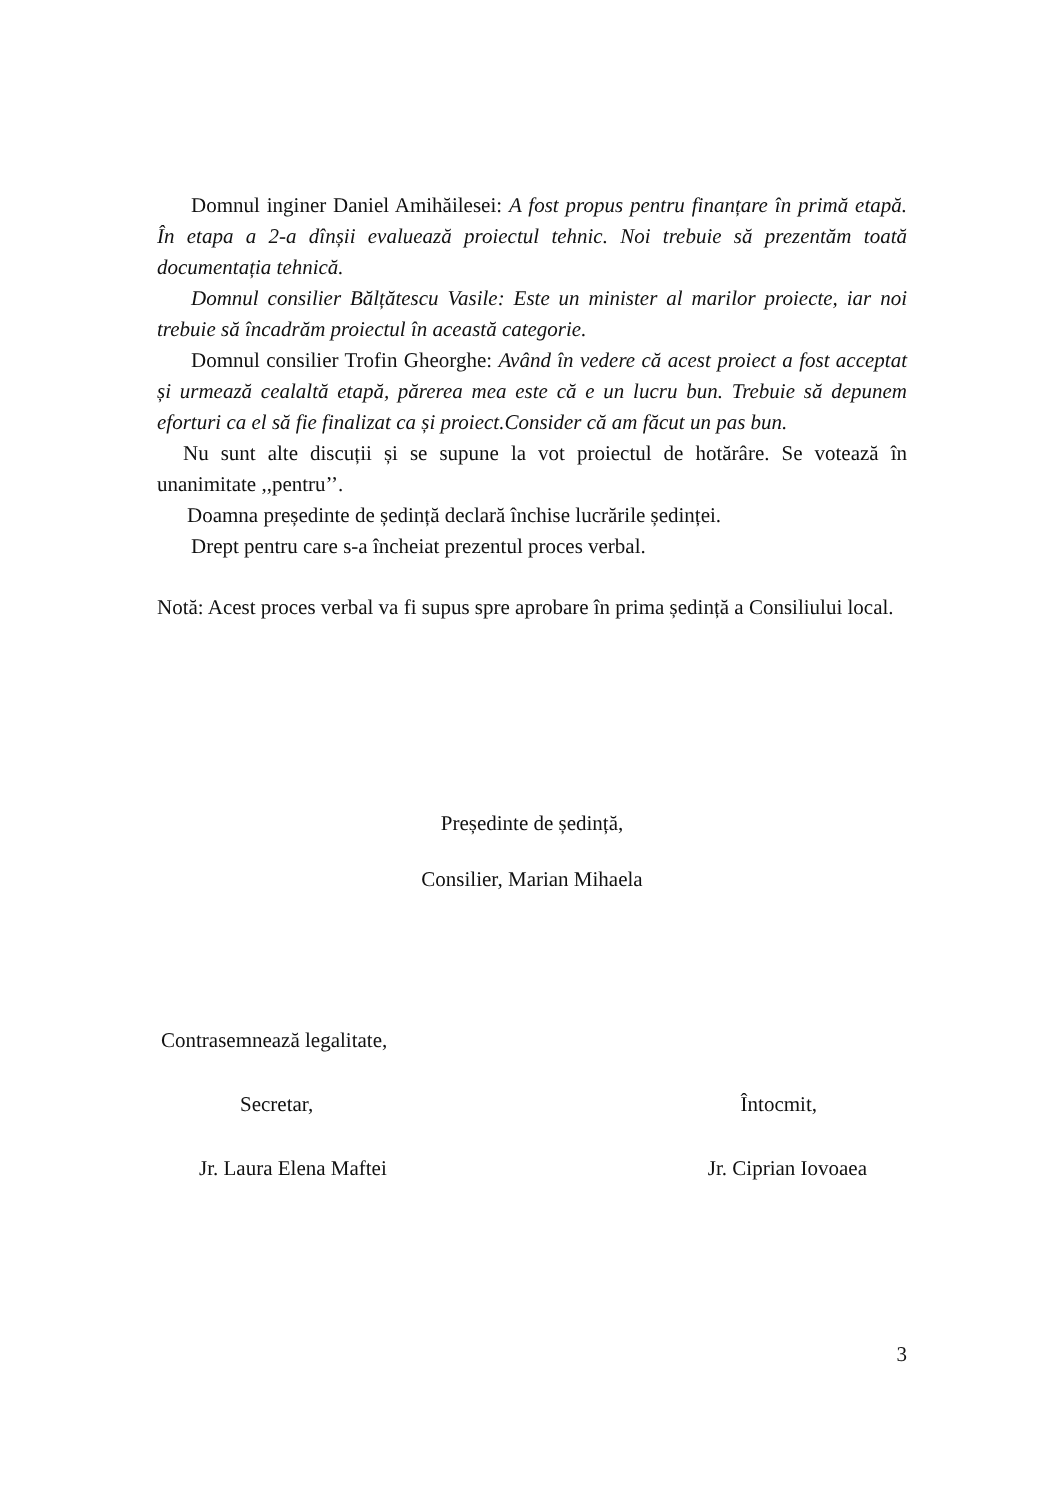Domnul inginer Daniel Amihăilesei: A fost propus pentru finanțare în primă etapă. În etapa a 2-a dînșii evaluează proiectul tehnic. Noi trebuie să prezentăm toată documentația tehnică.
Domnul consilier Bălțătescu Vasile: Este un minister al marilor proiecte, iar noi trebuie să încadrăm proiectul în această categorie.
Domnul consilier Trofin Gheorghe: Având în vedere că acest proiect a fost acceptat și urmează cealaltă etapă, părerea mea este că e un lucru bun. Trebuie să depunem eforturi ca el să fie finalizat ca și proiect.Consider că am făcut un pas bun.
Nu sunt alte discuții și se supune la vot proiectul de hotărâre. Se votează în unanimitate ,,pentru’’.
Doamna președinte de ședință declară închise lucrările ședinței.
Drept pentru care s-a încheiat prezentul proces verbal.
Notă: Acest proces verbal va fi supus spre aprobare în prima ședință a Consiliului local.
Președinte de ședință,
Consilier, Marian Mihaela
Contrasemnează legalitate,
Secretar, Întocmit,
Jr. Laura Elena Maftei Jr. Ciprian Iovoaea
3